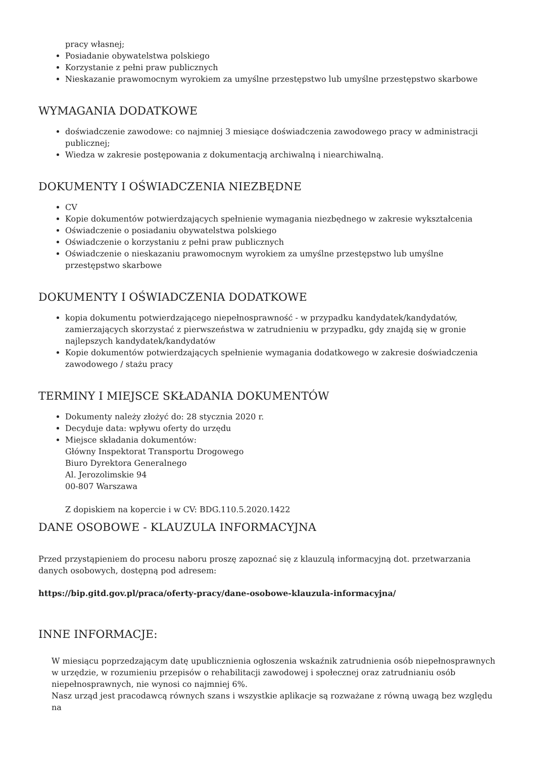pracy własnej;
Posiadanie obywatelstwa polskiego
Korzystanie z pełni praw publicznych
Nieskazanie prawomocnym wyrokiem za umyślne przestępstwo lub umyślne przestępstwo skarbowe
WYMAGANIA DODATKOWE
doświadczenie zawodowe: co najmniej 3 miesiące doświadczenia zawodowego pracy w administracji publicznej;
Wiedza w zakresie postępowania z dokumentacją archiwalną i niearchiwalną.
DOKUMENTY I OŚWIADCZENIA NIEZBĘDNE
CV
Kopie dokumentów potwierdzających spełnienie wymagania niezbędnego w zakresie wykształcenia
Oświadczenie o posiadaniu obywatelstwa polskiego
Oświadczenie o korzystaniu z pełni praw publicznych
Oświadczenie o nieskazaniu prawomocnym wyrokiem za umyślne przestępstwo lub umyślne przestępstwo skarbowe
DOKUMENTY I OŚWIADCZENIA DODATKOWE
kopia dokumentu potwierdzającego niepełnosprawność - w przypadku kandydatek/kandydatów, zamierzających skorzystać z pierwszeństwa w zatrudnieniu w przypadku, gdy znajdą się w gronie najlepszych kandydatek/kandydatów
Kopie dokumentów potwierdzających spełnienie wymagania dodatkowego w zakresie doświadczenia zawodowego / stażu pracy
TERMINY I MIEJSCE SKŁADANIA DOKUMENTÓW
Dokumenty należy złożyć do: 28 stycznia 2020 r.
Decyduje data: wpływu oferty do urzędu
Miejsce składania dokumentów:
Główny Inspektorat Transportu Drogowego
Biuro Dyrektora Generalnego
Al. Jerozolimskie 94
00-807 Warszawa
Z dopiskiem na kopercie i w CV: BDG.110.5.2020.1422
DANE OSOBOWE - KLAUZULA INFORMACYJNA
Przed przystąpieniem do procesu naboru proszę zapoznać się z klauzulą informacyjną dot. przetwarzania danych osobowych, dostępną pod adresem:
https://bip.gitd.gov.pl/praca/oferty-pracy/dane-osobowe-klauzula-informacyjna/
INNE INFORMACJE:
W miesiącu poprzedzającym datę upublicznienia ogłoszenia wskaźnik zatrudnienia osób niepełnosprawnych w urzędzie, w rozumieniu przepisów o rehabilitacji zawodowej i społecznej oraz zatrudnianiu osób niepełnosprawnych, nie wynosi co najmniej 6%.
Nasz urząd jest pracodawcą równych szans i wszystkie aplikacje są rozważane z równą uwagą bez względu na